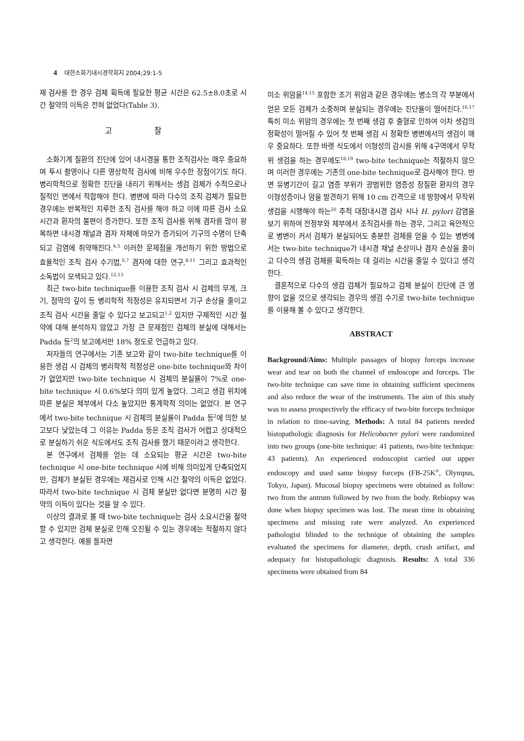4 대한소화기내시경학회지 2004;29:1-5
재 검사를 한 경우 검체 획득에 필요한 평균 시간은 62.5±8.0초로 시간 절약의 이득은 전혀 없었다(Table 3).
고 찰
소화기계 질환의 진단에 있어 내시경을 통한 조직검사는 매우 중요하며 투시 촬영이나 다른 영상학적 검사에 비해 우수한 장점이기도 하다. 병리학적으로 정확한 진단을 내리기 위해서는 생검 검체가 수적으로나 질적인 면에서 적합해야 한다. 병변에 따라 다수의 조직 검체가 필요한 경우에는 반복적인 지루한 조직 검사를 해야 하고 이에 따른 검사 소요 시간과 환자의 불편이 증가한다. 또한 조직 검사를 위해 겸자를 많이 왕복하면 내시경 채널과 겸자 자체에 마모가 증가되어 기구의 수명이 단축되고 감염에 취약해진다.<sup>4,5</sup> 이러한 문제점을 개선하기 위한 방법으로 효율적인 조직 검사 수기법,<sup>6,7</sup> 겸자에 대한 연구,<sup>8-11</sup> 그리고 효과적인 소독법이 모색되고 있다.<sup>12,13</sup>
최근 two-bite technique를 이용한 조직 검사 시 검체의 무게, 크기, 점막의 깊이 등 병리학적 적정성은 유지되면서 기구 손상을 줄이고 조직 검사 시간을 줄일 수 있다고 보고되고<sup>1,2</sup> 있지만 구체적인 시간 절약에 대해 분석하지 않았고 가장 큰 문제점인 검체의 분실에 대해서는 Padda 등<sup>2</sup>의 보고에서만 18% 정도로 언급하고 있다.
저자들의 연구에서는 기존 보고와 같이 two-bite technique를 이용한 생검 시 검체의 병리학적 적정성은 one-bite technique와 차이가 없었지만 two-bite technique 시 검체의 분실률이 7%로 one-bite technique 시 0.6%보다 의미 있게 높았다. 그리고 생검 위치에 따른 분실은 체부에서 다소 높았지만 통계학적 의미는 없었다. 본 연구에서 two-bite technique 시 검체의 분실률이 Padda 등<sup>2</sup>에 의한 보고보다 낮았는데 그 이유는 Padda 등은 조직 검사가 어렵고 상대적으로 분실하기 쉬운 식도에서도 조직 검사를 했기 때문이라고 생각한다.
본 연구에서 검체를 얻는 데 소요되는 평균 시간은 two-bite technique 시 one-bite technique 시에 비해 의미있게 단축되었지만, 검체가 분실된 경우에는 재검사로 인해 시간 절약의 이득은 없었다. 따라서 two-bite technique 시 검체 분실만 없다면 분명히 시간 절약의 이득이 있다는 것을 알 수 있다.
이상의 결과로 볼 때 two-bite technique는 검사 소요시간을 절약할 수 있지만 검체 분실로 인해 오진될 수 있는 경우에는 적절하지 않다고 생각한다. 예를 들자면
미소 위암을<sup>14,15</sup> 포함한 조기 위암과 같은 경우에는 병소의 각 부분에서 얻은 모든 검체가 소중하며 분실되는 경우에는 진단율이 떨어진다.<sup>16,17</sup> 특히 미소 위암의 경우에는 첫 번째 생검 후 출혈로 인하여 이차 생검의 정확성이 떨어질 수 있어 첫 번째 생검 시 정확한 병변에서의 생검이 매우 중요하다. 또한 바렛 식도에서 이형성의 감시를 위해 4구역에서 무작위 생검을 하는 경우에도<sup>18,19</sup> two-bite technique는 적절하지 않으며 이러한 경우에는 기존의 one-bite technique로 검사해야 한다. 반면 유병기간이 길고 염증 부위가 광범위한 염증성 장질환 환자의 경우 이형성증이나 암을 발견하기 위해 10 cm 간격으로 네 방향에서 무작위 생검을 시행해야 하는<sup>20</sup> 추적 대장내시경 검사 시나 H. pylori 감염을 보기 위하여 전정부와 체부에서 조직검사를 하는 경우, 그리고 육안적으로 병변이 커서 검체가 분실되어도 충분한 검체를 얻을 수 있는 병변에서는 two-bite technique가 내시경 채널 손상이나 겸자 손상을 줄이고 다수의 생검 검체를 획득하는 데 걸리는 시간을 줄일 수 있다고 생각한다.
결론적으로 다수의 생검 검체가 필요하고 검체 분실이 진단에 큰 영향이 없을 것으로 생각되는 경우의 생검 수기로 two-bite technique를 이용해 볼 수 있다고 생각한다.
ABSTRACT
Background/Aims: Multiple passages of biopsy forceps increase wear and tear on both the channel of endoscope and forceps. The two-bite technique can save time in obtaining sufficient specimens and also reduce the wear of the instruments. The aim of this study was to assess prospectively the efficacy of two-bite forceps technique in relation to time-saving. Methods: A total 84 patients needed histopathologic diagnosis for Helicobacter pylori were randomized into two groups (one-bite technique: 41 patients, two-bite technique: 43 patients). An experienced endoscopist carried out upper endoscopy and used same biopsy forceps (FB-25K<sup>®</sup>, Olympus, Tokyo, Japan). Mucosal biopsy specimens were obtained as follow: two from the antrum followed by two from the body. Rebiopsy was done when biopsy specimen was lost. The mean time in obtaining specimens and missing rate were analyzed. An experienced pathologist blinded to the technique of obtaining the samples evaluated the specimens for diameter, depth, crush artifact, and adequacy for histopathologic diagnosis. Results: A total 336 specimens were obtained from 84